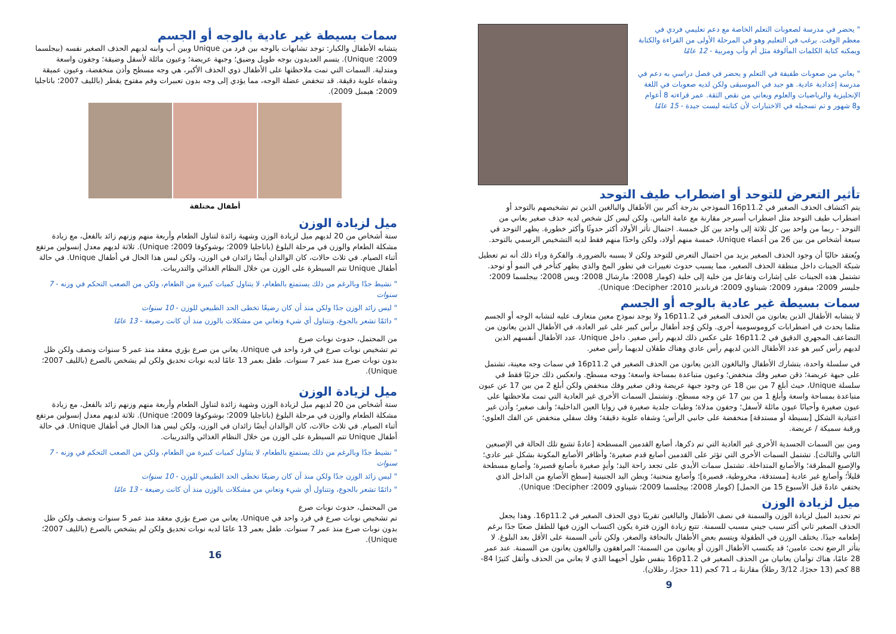" يحضر في مدرسة لصعوبات التعلم الخاصة مع دعم تعليمي فردي في معظم الوقت. يرغب في التعليم وهو في المرحلة الأولى من القراءة والكتابة ويمكنه كتابة الكلمات المألوفة مثل أم وأب ومربية - 12 عامًا
" يعاني من صعوبات طفيفة في التعلم و يحضر في فصل دراسي به دعم في مدرسة إعدادية عادية. هو جيد في الموسيقى ولكن لديه صعوبات في اللغة الإنجليزية والرياضيات والعلوم ويعاني من نقص الثقة. عمر قراءته 8 أعوام و8 شهور و تم تسجيله في الاختبارات لأن كتابته ليست جيدة - 15 عامًا
تأثير التعرض للتوحد أو اضطراب طيف التوحد
يتم اكتشاف الحذف الصغير في 16p11.2 النموذجي بدرجة أكبر بين الأطفال والبالغين الذين تم تشخيصهم بالتوحد أو اضطراب طيف التوحد مثل اضطراب أسبرجر مقارنة مع عامة الناس. ولكن ليس كل شخص لديه حذف صغير يعاني من التوحد - ربما من واحد بين كل ثلاثة إلى واحد بين كل خمسة. احتمال تأثر الأولاد أكثر حدوثًا وأكثر خطورة. يظهر التوحد في سبعة أشخاص من بين 26 من أعضاء Unique، خمسة منهم أولاد، ولكن واحدًا منهم فقط لديه التشخيص الرسمي بالتوحد.
ويُعتقد حاليًا أن وجود الحذف الصغير يزيد من احتمال التعرض للتوحد ولكن لا يسببه بالضرورة. والفكرة وراء ذلك أنه تم تعطيل شبكة الجينات داخل منطقة الحذف الصغير، مما يسبب حدوث تغييرات في تطور المخ والذي يظهر كتأخر في النمو أو توحد. تشتمل هذه الجينات على إشارات وتفاعل من خلية إلى خلية (كومار 2008؛ مارشال 2008؛ ويس 2008؛ بيجلسما 2009؛ جليسر 2009؛ ميفورد 2009؛ شيناوي 2009؛ فرنانديز 2010؛ Decipher؛ Unique).
سمات بسيطة غير عادية بالوجه أو الجسم
لا يتشابه الأطفال الذين يعانون من الحذف الصغير في 16p11.2 ولا يوجد نموذج معين متعارف عليه لتشابه الوجه أو الجسم مثلما يحدث في اضطرابات كروموسومية أخرى. ولكن وُجد أطفال برأس كبير على غير العادة، في الأطفال الذين يعانون من التضاعف المجهري الدقيق في 16p11.2 على عكس ذلك لديهم رأس صغير. داخل Unique، عدد الأطفال أنفسهم الذين لديهم رأس كبير هو عدد الأطفال الذين لديهم رأس عادي وهناك طفلان لديهما رأس صغير.
في سلسلة واحدة، يتشارك الأطفال والبالغون الذين يعانون من الحذف الصغير في 16p11.2 في سمات وجه معينة، تشتمل على جبهة عريضة؛ ذقن صغير وفك منخفض؛ وعيون متباعدة بمساحة واسعة؛ ووجه مسطح. وانعكس ذلك جزئيًا فقط في سلسلة Unique، حيث أبلغ 7 من بين 18 عن وجود جبهة عريضة وذقن صغير وفك منخفض ولكن أبلغ 2 من بين 17 عن عيون متباعدة بمساحة واسعة وأبلغ 1 من بين 17 عن وجه مسطح. وتشتمل السمات الأخرى غير العادية التي تمت ملاحظتها على عيون صغيرة وأحيانًا عيون مائلة لأسفل؛ وجفون مدلاة؛ وطيات جلدية صغيرة في زوايا العين الداخلية؛ وأنف صغير؛ وأذن غير اعتيادية الشكل [بسيطة أو مستدقة] منخفضة على جانبي الرأس؛ وشفاه علوية دقيقة؛ وفك سفلي منخفض عن الفك العلوي؛ ورقبة سميكة / عريضة.
ومن بين السمات الجسدية الأخرى غير العادية التي تم ذكرها، أصابع القدمين المسطحة [عادةً تشيع تلك الحالة في الإصبعين الثاني والثالث]. تشتمل السمات الأخرى التي تؤثر على القدمين أصابع قدم صغيرة؛ وأظافر الأصابع المكونة بشكل غير عادي؛ والإصبع المطرقة؛ والأصابع المتداخلة. تشتمل سمات الأيدي على تجعد راحة اليد؛ وأيدٍ صغيرة بأصابع قصيرة؛ وأصابع مسطحة قليلاً؛ وأصابع غير عادية [مستدقة، مخروطية، قصيرة]؛ وأصابع منحنية؛ وبطن اليد الجنينية [سطح الأصابع من الداخل الذي يختفي عادةً قبل الأسبوع 15 من الحمل] (كومار 2008؛ بيجلسما 2009؛ شيناوي 2009؛ Decipher؛ Unique).
ميل لزيادة الوزن
تم تحديد الميل لزيادة الوزن والسمنة في نصف الأطفال والبالغين تقريبًا ذوي الحذف الصغير في 16p11.2. وهذا يجعل الحذف الصغير ثاني أكثر سبب جيني مسبب للسمنة. تتبع زيادة الوزن فترة يكون اكتساب الوزن فيها للطفل صعبًا جدًا برغم إطعامه جيدًا. يختلف الوزن في الطفولة ويتسم بعض الأطفال بالنحافة والصغر، ولكن تأتي السمنة على الأقل بعد البلوغ. لا يتأثر الرضع تحت عامين؛ قد يكتسب الأطفال الوزن أو يعانون من السمنة؛ المراهقون والبالغون يعانون من السمنة. عند عمر 28 عامًا، هناك توأمان يعانيان من الحذف الصغير في 16p11.2 بنفس طول أخيهما الذي لا يعاني من الحذف وأثقل كثيرًا 84-88 كجم (13 حجرًا، 3/12 رطلاً) مقارنةً بـ 71 كجم (11 حجرًا، رطلان).
9
سمات بسيطة غير عادية بالوجه أو الجسم
يتشابه الأطفال والكبار: توجد تشابهات بالوجه بين فرد من Unique وبين أب وابنه لديهم الحذف الصغير نفسه (بيجلسما 2009؛ Unique). يتسم العديدون بوجه طويل وضيق؛ وجبهة عريضة؛ وعيون مائلة لأسفل وضيقة؛ وجفون واسعة ومتدلية. السمات التي تمت ملاحظتها على الأطفال ذوي الحذف الأكبر، هي وجه مسطح وأذن منخفضة، وعيون عميقة وشفاه علوية دقيقة. قد تنخفض عضلة الوجه، مما يؤدي إلى وجه بدون تعبيرات وفم مفتوح يقطر (بالليف 2007؛ باتاجليا 2009؛ هيمبل 2009).
أطفال مختلفة
ميل لزيادة الوزن
ستة أشخاص من 20 لديهم ميل لزيادة الوزن وشهية زائدة لتناول الطعام وأربعة منهم وزنهم زائد بالفعل، مع زيادة مشكلة الطعام والوزن في مرحلة البلوغ (باتاجليا 2009؛ بوشوكوفا 2009؛ Unique). ثلاثة لديهم معدل إنسولين مرتفع أثناء الصيام. في ثلاث حالات، كان الوالدان أيضًا زائدان في الوزن، ولكن ليس هذا الحال في أطفال Unique. في حالة أطفال Unique تتم السيطرة على الوزن من خلال النظام الغذائي والتدريبات.
" نشيط جدًا وبالرغم من ذلك يستمتع بالطعام، لا يتناول كميات كبيرة من الطعام، ولكن من الصعب التحكم في وزنه - 7 سنوات
" ليس زائد الوزن جدًا ولكن منذ أن كان رضيعًا تخطى الحد الطبيعي للوزن - 10 سنوات
" دائمًا تشعر بالجوع، وتتناول أي شيء وتعاني من مشكلات بالوزن منذ أن كانت رضيعة - 13 عامًا
من المحتمل، حدوث نوبات صرع
تم تشخيص نوبات صرع في فرد واحد في Unique، يعاني من صرع بؤري معقد منذ عمر 5 سنوات ونصف ولكن ظل بدون نوبات صرع منذ عمر 7 سنوات. طفل بعمر 13 عامًا لديه نوبات تحديق ولكن لم يشخص بالصرع (بالليف 2007؛ Unique).
ميل لزيادة الوزن
ستة أشخاص من 20 لديهم ميل لزيادة الوزن وشهية زائدة لتناول الطعام وأربعة منهم وزنهم زائد بالفعل، مع زيادة مشكلة الطعام والوزن في مرحلة البلوغ (باتاجليا 2009؛ بوشوكوفا 2009؛ Unique). ثلاثة لديهم معدل إنسولين مرتفع أثناء الصيام. في ثلاث حالات، كان الوالدان أيضًا زائدان في الوزن، ولكن ليس هذا الحال في أطفال Unique. في حالة أطفال Unique تتم السيطرة على الوزن من خلال النظام الغذائي والتدريبات.
" نشيط جدًا وبالرغم من ذلك يستمتع بالطعام، لا يتناول كميات كبيرة من الطعام، ولكن من الصعب التحكم في وزنه - 7 سنوات
" ليس زائد الوزن جدًا ولكن منذ أن كان رضيعًا تخطى الحد الطبيعي للوزن - 10 سنوات
" دائمًا تشعر بالجوع، وتتناول أي شيء وتعاني من مشكلات بالوزن منذ أن كانت رضيعة - 13 عامًا
من المحتمل، حدوث نوبات صرع
تم تشخيص نوبات صرع في فرد واحد في Unique، يعاني من صرع بؤري معقد منذ عمر 5 سنوات ونصف ولكن ظل بدون نوبات صرع منذ عمر 7 سنوات. طفل بعمر 13 عامًا لديه نوبات تحديق ولكن لم يشخص بالصرع (بالليف 2007؛ Unique).
16